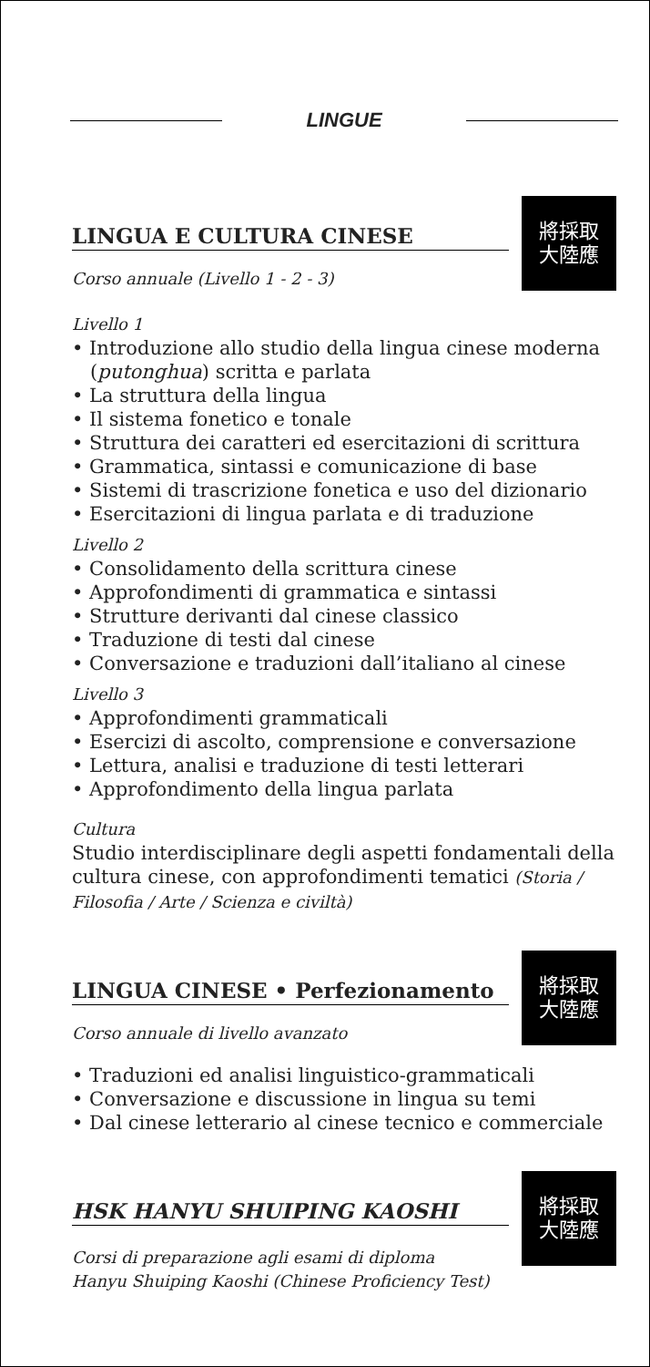LINGUE
LINGUA E CULTURA CINESE
Corso annuale (Livello 1 - 2 - 3)
將採取
大陸應
Livello 1
• Introduzione allo studio della lingua cinese moderna (putonghua) scritta e parlata
• La struttura della lingua
• Il sistema fonetico e tonale
• Struttura dei caratteri ed esercitazioni di scrittura
• Grammatica, sintassi e comunicazione di base
• Sistemi di trascrizione fonetica e uso del dizionario
• Esercitazioni di lingua parlata e di traduzione
Livello 2
• Consolidamento della scrittura cinese
• Approfondimenti di grammatica e sintassi
• Strutture derivanti dal cinese classico
• Traduzione di testi dal cinese
• Conversazione e traduzioni dall’italiano al cinese
Livello 3
• Approfondimenti grammaticali
• Esercizi di ascolto, comprensione e conversazione
• Lettura, analisi e traduzione di testi letterari
• Approfondimento della lingua parlata
Cultura
Studio interdisciplinare degli aspetti fondamentali della cultura cinese, con approfondimenti tematici (Storia / Filosofia / Arte / Scienza e civiltà)
LINGUA CINESE • Perfezionamento
Corso annuale di livello avanzato
將採取
大陸應
• Traduzioni ed analisi linguistico-grammaticali
• Conversazione e discussione in lingua su temi
• Dal cinese letterario al cinese tecnico e commerciale
HSK HANYU SHUIPING KAOSHI
Corsi di preparazione agli esami di diploma
Hanyu Shuiping Kaoshi (Chinese Proficiency Test)
將採取
大陸應